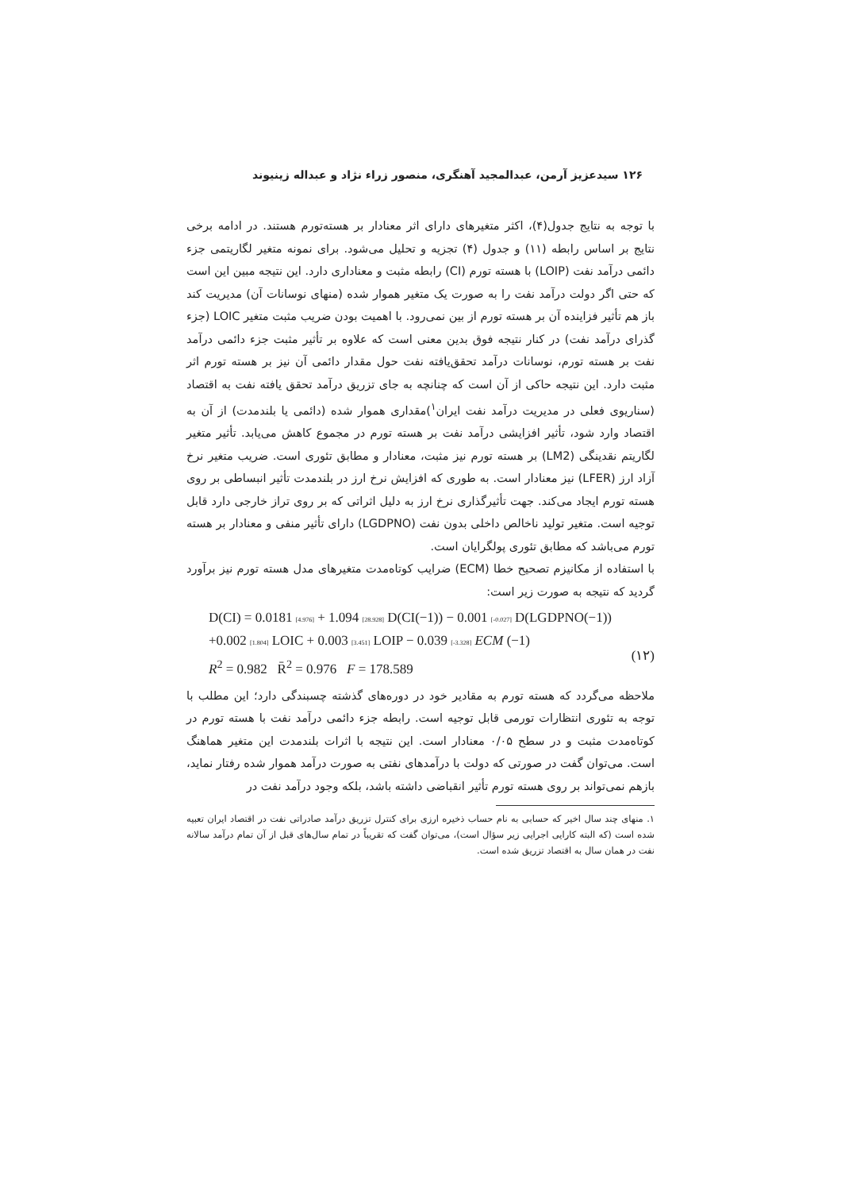۱۲۶ سیدعزیز آرمن، عبدالمجید آهنگری، منصور زراء نژاد و عبداله زینیوند
با توجه به نتایج جدول(۴)، اکثر متغیرهای دارای اثر معنادار بر هسته‌تورم هستند. در ادامه برخی نتایج بر اساس رابطه (۱۱) و جدول (۴) تجزیه و تحلیل می‌شود. برای نمونه متغیر لگاریتمی جزء دائمی درآمد نفت (LOIP) با هسته تورم (CI) رابطه مثبت و معناداری دارد. این نتیجه مبین این است که حتی اگر دولت درآمد نفت را به صورت یک متغیر هموار شده (منهای نوسانات آن) مدیریت کند باز هم تأثیر فزاینده آن بر هسته تورم از بین نمی‌رود. با اهمیت بودن ضریب مثبت متغیر LOIC (جزء گذرای درآمد نفت) در کنار نتیجه فوق بدین معنی است که علاوه بر تأثیر مثبت جزء دائمی درآمد نفت بر هسته تورم، نوسانات درآمد تحقق‌یافته نفت حول مقدار دائمی آن نیز بر هسته تورم اثر مثبت دارد. این نتیجه حاکی از آن است که چنانچه به جای تزریق درآمد تحقق یافته نفت به اقتصاد (سناریوی فعلی در مدیریت درآمد نفت ایران<sup>۱</sup>)مقداری هموار شده (دائمی یا بلندمدت) از آن به اقتصاد وارد شود، تأثیر افزایشی درآمد نفت بر هسته تورم در مجموع کاهش می‌یابد. تأثیر متغیر لگاریتم نقدینگی (LM2) بر هسته تورم نیز مثبت، معنادار و مطابق تئوری است. ضریب متغیر نرخ آزاد ارز (LFER) نیز معنادار است. به طوری که افزایش نرخ ارز در بلندمدت تأثیر انبساطی بر روی هسته تورم ایجاد می‌کند. جهت تأثیرگذاری نرخ ارز به دلیل اثراتی که بر روی تراز خارجی دارد قابل توجیه است. متغیر تولید ناخالص داخلی بدون نفت (LGDPNO) دارای تأثیر منفی و معنادار بر هسته تورم می‌باشد که مطابق تئوری پولگرایان است.
با استفاده از مکانیزم تصحیح خطا (ECM) ضرایب کوتاه‌مدت متغیرهای مدل هسته تورم نیز برآورد گردید که نتیجه به صورت زیر است:
D(CI) = 0.0181 [4.976] + 1.094 [28.928] D(CI(−1)) − 0.001 [-0.027] D(LGDPNO(−1))
+0.002 [1.804] LOIC + 0.003 [3.451] LOIP − 0.039 [-3.328] ECM (−1)
R<sup>2</sup> = 0.982 R̄<sup>2</sup> = 0.976 F = 178.589
(۱۲)
ملاحظه می‌گردد که هسته تورم به مقادیر خود در دوره‌های گذشته چسبندگی دارد؛ این مطلب با توجه به تئوری انتظارات تورمی قابل توجیه است. رابطه جزء دائمی درآمد نفت با هسته تورم در کوتاه‌مدت مثبت و در سطح ۰/۰۵ معنادار است. این نتیجه با اثرات بلندمدت این متغیر هماهنگ است. می‌توان گفت در صورتی که دولت با درآمدهای نفتی به صورت درآمد هموار شده رفتار نماید، بازهم نمی‌تواند بر روی هسته تورم تأثیر انقباضی داشته باشد، بلکه وجود درآمد نفت در
۱. منهای چند سال اخیر که حسابی به نام حساب ذخیره ارزی برای کنترل تزریق درآمد صادراتی نفت در اقتصاد ایران تعبیه شده است (که البته کارایی اجرایی زیر سؤال است)، می‌توان گفت که تقریباً در تمام سال‌های قبل از آن تمام درآمد سالانه نفت در همان سال به اقتصاد تزریق شده است.